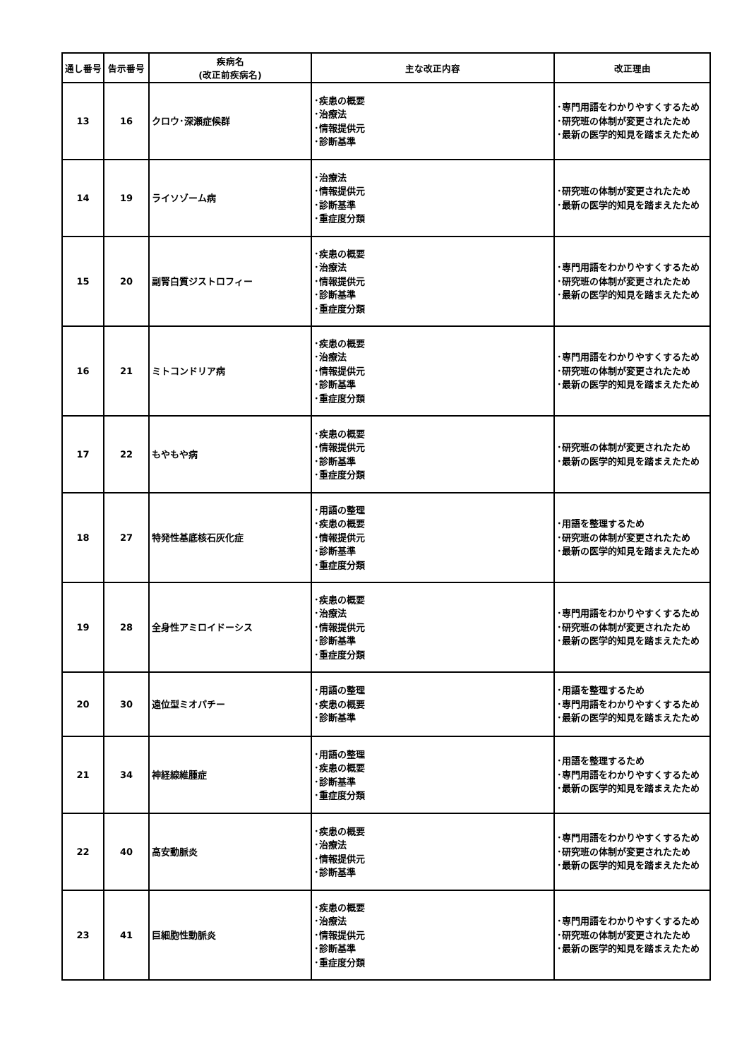| 通し番号 | 告示番号 | 疾病名 (改正前疾病名) | 主な改正内容 | 改正理由 |
| --- | --- | --- | --- | --- |
| 13 | 16 | クロウ･深瀬症候群 | ･疾患の概要 ･治療法 ･情報提供元 ･診断基準 | ･専門用語をわかりやすくするため ･研究班の体制が変更されたため ･最新の医学的知見を踏まえたため |
| 14 | 19 | ライソゾーム病 | ･治療法 ･情報提供元 ･診断基準 ･重症度分類 | ･研究班の体制が変更されたため ･最新の医学的知見を踏まえたため |
| 15 | 20 | 副腎白質ジストロフィー | ･疾患の概要 ･治療法 ･情報提供元 ･診断基準 ･重症度分類 | ･専門用語をわかりやすくするため ･研究班の体制が変更されたため ･最新の医学的知見を踏まえたため |
| 16 | 21 | ミトコンドリア病 | ･疾患の概要 ･治療法 ･情報提供元 ･診断基準 ･重症度分類 | ･専門用語をわかりやすくするため ･研究班の体制が変更されたため ･最新の医学的知見を踏まえたため |
| 17 | 22 | もやもや病 | ･疾患の概要 ･情報提供元 ･診断基準 ･重症度分類 | ･研究班の体制が変更されたため ･最新の医学的知見を踏まえたため |
| 18 | 27 | 特発性基底核石灰化症 | ･用語の整理 ･疾患の概要 ･情報提供元 ･診断基準 ･重症度分類 | ･用語を整理するため ･研究班の体制が変更されたため ･最新の医学的知見を踏まえたため |
| 19 | 28 | 全身性アミロイドーシス | ･疾患の概要 ･治療法 ･情報提供元 ･診断基準 ･重症度分類 | ･専門用語をわかりやすくするため ･研究班の体制が変更されたため ･最新の医学的知見を踏まえたため |
| 20 | 30 | 遠位型ミオパチー | ･用語の整理 ･疾患の概要 ･診断基準 | ･用語を整理するため ･専門用語をわかりやすくするため ･最新の医学的知見を踏まえたため |
| 21 | 34 | 神経線維腫症 | ･用語の整理 ･疾患の概要 ･診断基準 ･重症度分類 | ･用語を整理するため ･専門用語をわかりやすくするため ･最新の医学的知見を踏まえたため |
| 22 | 40 | 高安動脈炎 | ･疾患の概要 ･治療法 ･情報提供元 ･診断基準 | ･専門用語をわかりやすくするため ･研究班の体制が変更されたため ･最新の医学的知見を踏まえたため |
| 23 | 41 | 巨細胞性動脈炎 | ･疾患の概要 ･治療法 ･情報提供元 ･診断基準 ･重症度分類 | ･専門用語をわかりやすくするため ･研究班の体制が変更されたため ･最新の医学的知見を踏まえたため |